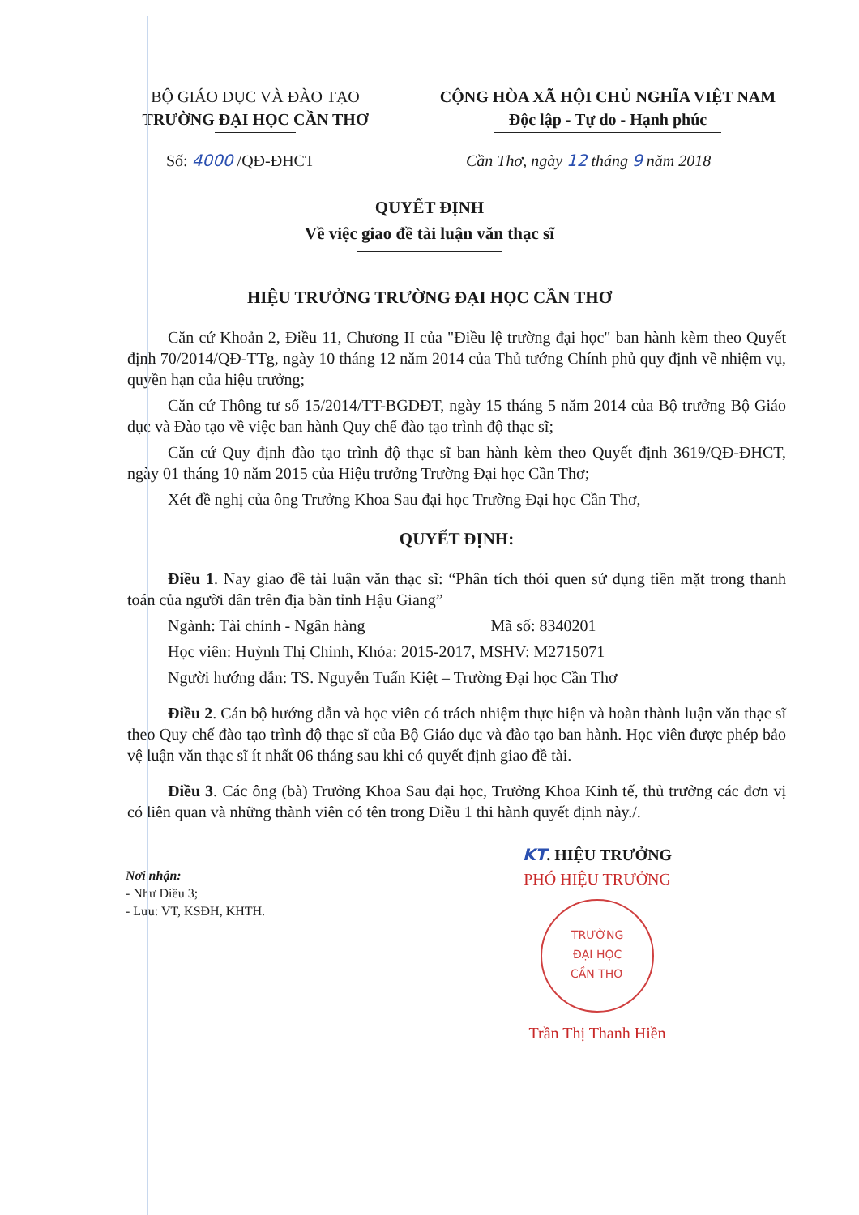BỘ GIÁO DỤC VÀ ĐÀO TẠO
TRƯỜNG ĐẠI HỌC CẦN THƠ
CỘNG HÒA XÃ HỘI CHỦ NGHĨA VIỆT NAM
Độc lập - Tự do - Hạnh phúc
Số: 4000 /QĐ-ĐHCT Cần Thơ, ngày 12 tháng 9 năm 2018
QUYẾT ĐỊNH
Về việc giao đề tài luận văn thạc sĩ
HIỆU TRƯỞNG TRƯỜNG ĐẠI HỌC CẦN THƠ
Căn cứ Khoản 2, Điều 11, Chương II của "Điều lệ trường đại học" ban hành kèm theo Quyết định 70/2014/QĐ-TTg, ngày 10 tháng 12 năm 2014 của Thủ tướng Chính phủ quy định về nhiệm vụ, quyền hạn của hiệu trưởng;
Căn cứ Thông tư số 15/2014/TT-BGDĐT, ngày 15 tháng 5 năm 2014 của Bộ trưởng Bộ Giáo dục và Đào tạo về việc ban hành Quy chế đào tạo trình độ thạc sĩ;
Căn cứ Quy định đào tạo trình độ thạc sĩ ban hành kèm theo Quyết định 3619/QĐ-ĐHCT, ngày 01 tháng 10 năm 2015 của Hiệu trưởng Trường Đại học Cần Thơ;
Xét đề nghị của ông Trưởng Khoa Sau đại học Trường Đại học Cần Thơ,
QUYẾT ĐỊNH:
Điều 1. Nay giao đề tài luận văn thạc sĩ: “Phân tích thói quen sử dụng tiền mặt trong thanh toán của người dân trên địa bàn tỉnh Hậu Giang”
Ngành: Tài chính - Ngân hàng Mã số: 8340201
Học viên: Huỳnh Thị Chinh, Khóa: 2015-2017, MSHV: M2715071
Người hướng dẫn: TS. Nguyễn Tuấn Kiệt – Trường Đại học Cần Thơ
Điều 2. Cán bộ hướng dẫn và học viên có trách nhiệm thực hiện và hoàn thành luận văn thạc sĩ theo Quy chế đào tạo trình độ thạc sĩ của Bộ Giáo dục và đào tạo ban hành. Học viên được phép bảo vệ luận văn thạc sĩ ít nhất 06 tháng sau khi có quyết định giao đề tài.
Điều 3. Các ông (bà) Trưởng Khoa Sau đại học, Trưởng Khoa Kinh tế, thủ trưởng các đơn vị có liên quan và những thành viên có tên trong Điều 1 thi hành quyết định này./.
Nơi nhận:
- Như Điều 3;
- Lưu: VT, KSĐH, KHTH.
KT. HIỆU TRƯỞNG
PHÓ HIỆU TRƯỞNG
TRƯỜNG
ĐẠI HỌC
CẦN THƠ
Trần Thị Thanh Hiền